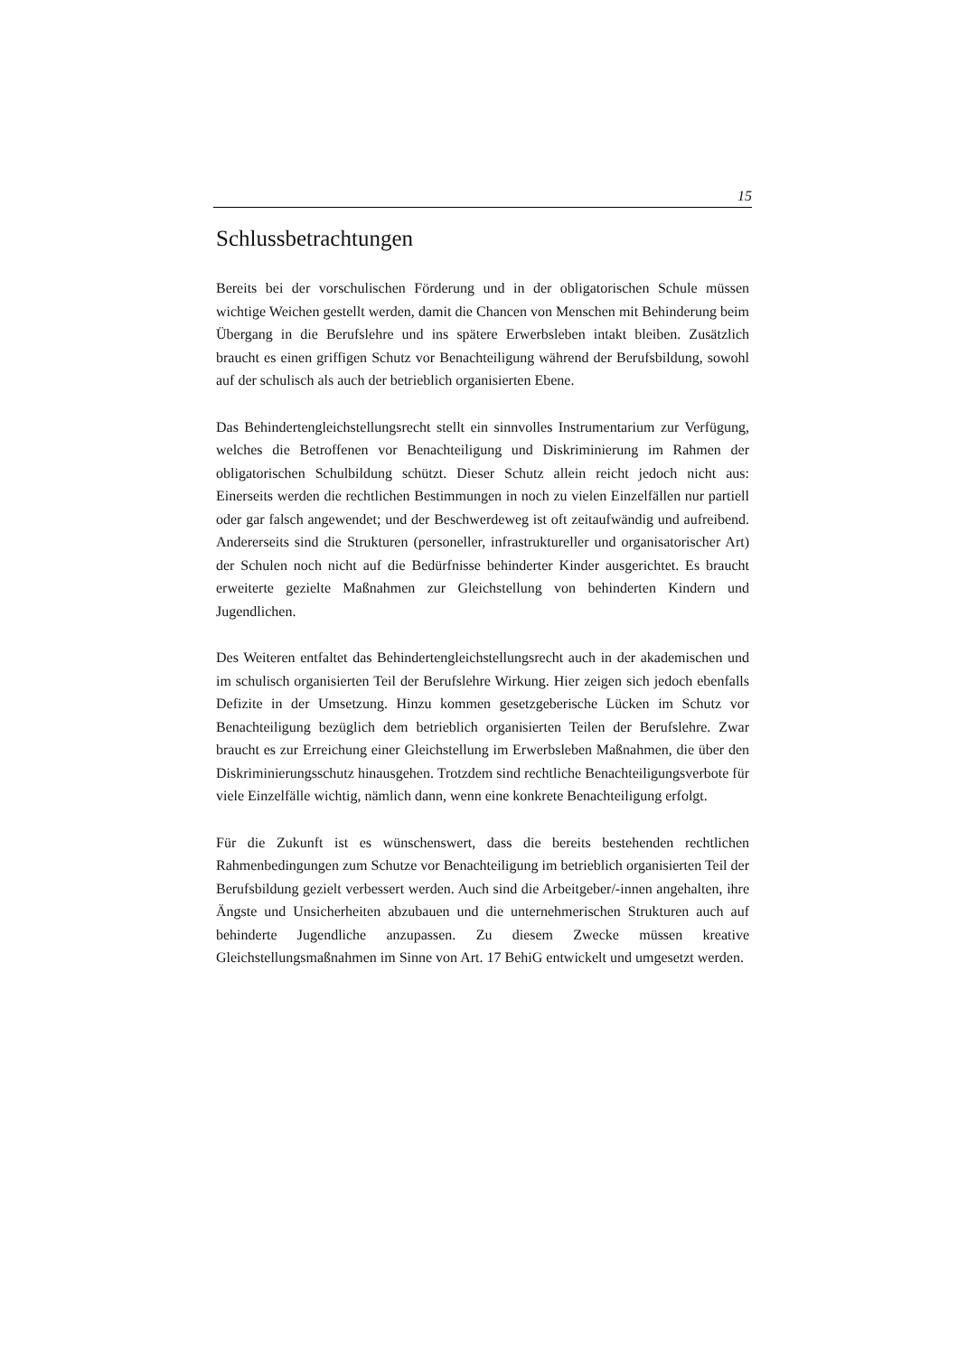15
Schlussbetrachtungen
Bereits bei der vorschulischen Förderung und in der obligatorischen Schule müssen wichtige Weichen gestellt werden, damit die Chancen von Menschen mit Behinderung beim Übergang in die Berufslehre und ins spätere Erwerbsleben intakt bleiben. Zusätzlich braucht es einen griffigen Schutz vor Benachteiligung während der Berufsbildung, sowohl auf der schulisch als auch der betrieblich organisierten Ebene.
Das Behindertengleichstellungsrecht stellt ein sinnvolles Instrumentarium zur Verfügung, welches die Betroffenen vor Benachteiligung und Diskriminierung im Rahmen der obligatorischen Schulbildung schützt. Dieser Schutz allein reicht jedoch nicht aus: Einerseits werden die rechtlichen Bestimmungen in noch zu vielen Einzelfällen nur partiell oder gar falsch angewendet; und der Beschwerdeweg ist oft zeitaufwändig und aufreibend. Andererseits sind die Strukturen (personeller, infrastruktureller und organisatorischer Art) der Schulen noch nicht auf die Bedürfnisse behinderter Kinder ausgerichtet. Es braucht erweiterte gezielte Maßnahmen zur Gleichstellung von behinderten Kindern und Jugendlichen.
Des Weiteren entfaltet das Behindertengleichstellungsrecht auch in der akademischen und im schulisch organisierten Teil der Berufslehre Wirkung. Hier zeigen sich jedoch ebenfalls Defizite in der Umsetzung. Hinzu kommen gesetzgeberische Lücken im Schutz vor Benachteiligung bezüglich dem betrieblich organisierten Teilen der Berufslehre. Zwar braucht es zur Erreichung einer Gleichstellung im Erwerbsleben Maßnahmen, die über den Diskriminierungsschutz hinausgehen. Trotzdem sind rechtliche Benachteiligungsverbote für viele Einzelfälle wichtig, nämlich dann, wenn eine konkrete Benachteiligung erfolgt.
Für die Zukunft ist es wünschenswert, dass die bereits bestehenden rechtlichen Rahmenbedingungen zum Schutze vor Benachteiligung im betrieblich organisierten Teil der Berufsbildung gezielt verbessert werden. Auch sind die Arbeitgeber/-innen angehalten, ihre Ängste und Unsicherheiten abzubauen und die unternehmerischen Strukturen auch auf behinderte Jugendliche anzupassen. Zu diesem Zwecke müssen kreative Gleichstellungsmaßnahmen im Sinne von Art. 17 BehiG entwickelt und umgesetzt werden.